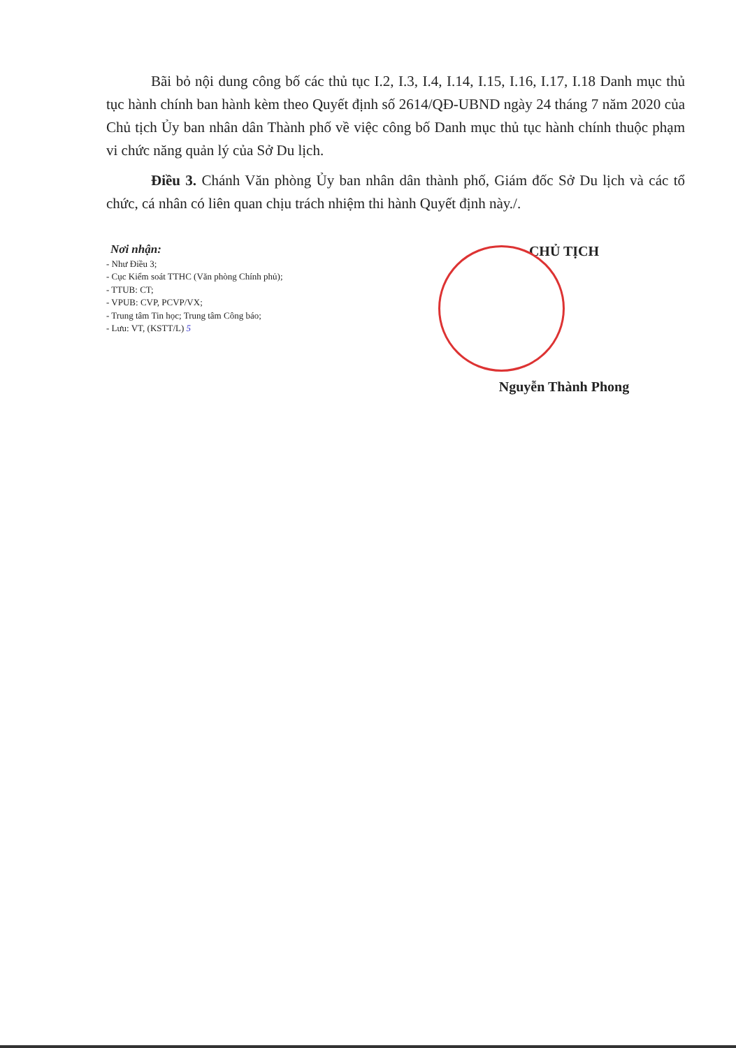Bãi bỏ nội dung công bố các thủ tục I.2, I.3, I.4, I.14, I.15, I.16, I.17, I.18 Danh mục thủ tục hành chính ban hành kèm theo Quyết định số 2614/QĐ-UBND ngày 24 tháng 7 năm 2020 của Chủ tịch Ủy ban nhân dân Thành phố về việc công bố Danh mục thủ tục hành chính thuộc phạm vi chức năng quản lý của Sở Du lịch.
Điều 3. Chánh Văn phòng Ủy ban nhân dân thành phố, Giám đốc Sở Du lịch và các tổ chức, cá nhân có liên quan chịu trách nhiệm thi hành Quyết định này./.
Nơi nhận:
- Như Điều 3;
- Cục Kiểm soát TTHC (Văn phòng Chính phủ);
- TTUB: CT;
- VPUB: CVP, PCVP/VX;
- Trung tâm Tin học; Trung tâm Công báo;
- Lưu: VT, (KSTT/L) 5
CHỦ TỊCH
Nguyễn Thành Phong